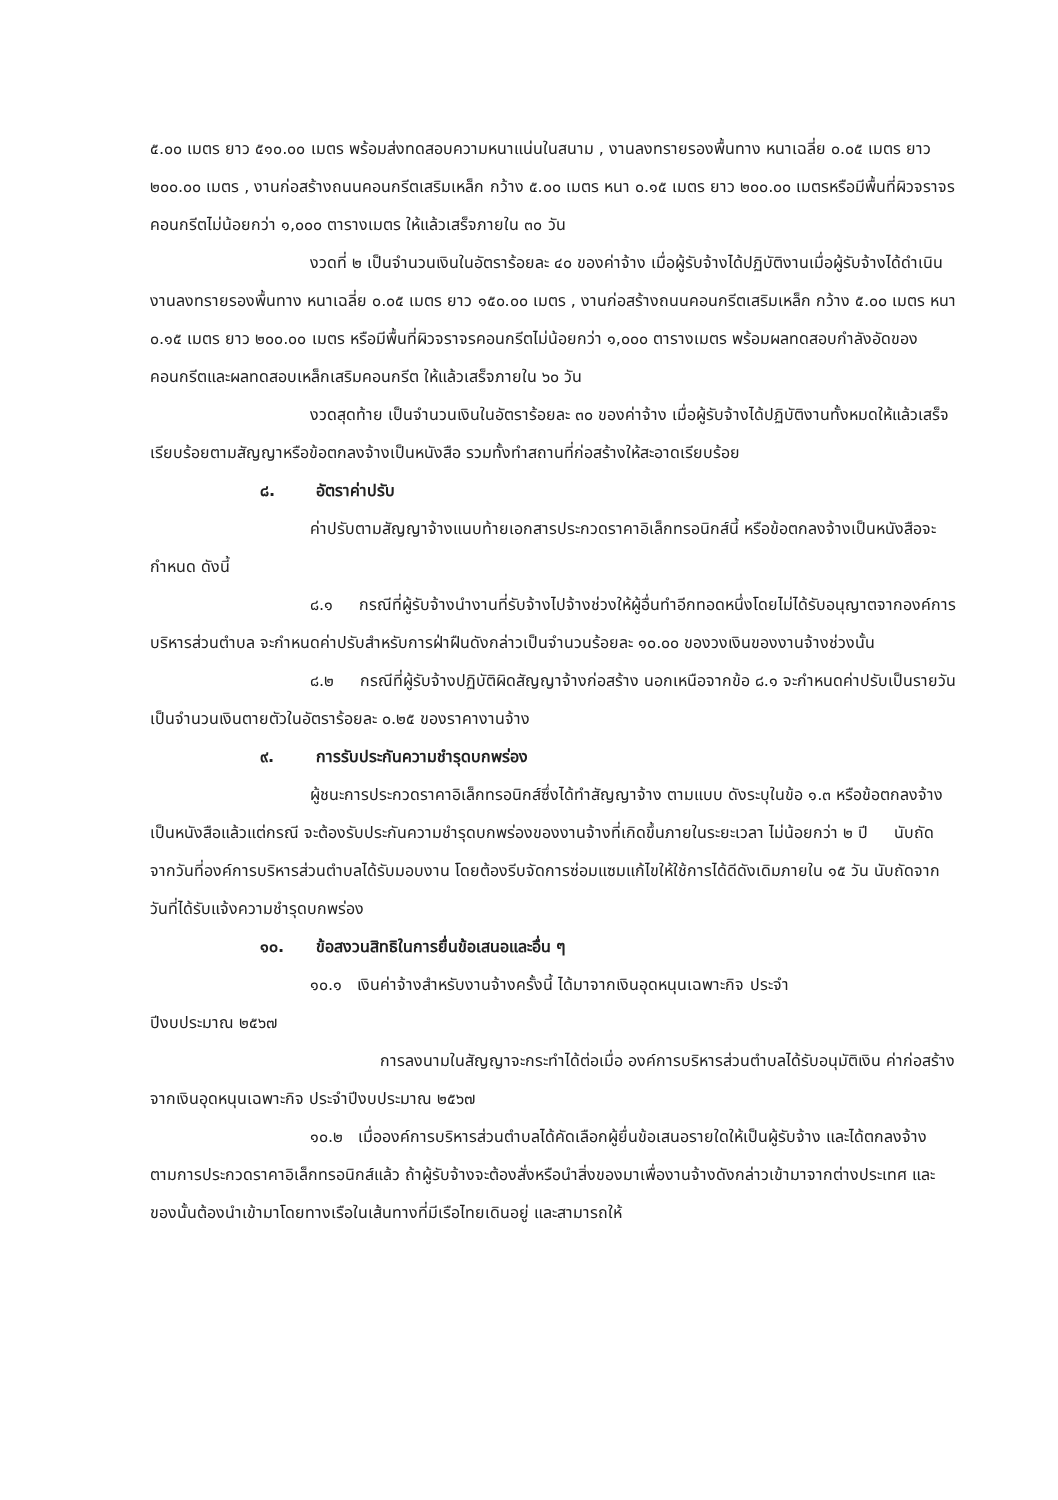๕.๐๐ เมตร ยาว ๕๑๐.๐๐ เมตร พร้อมส่งทดสอบความหนาแน่นในสนาม , งานลงทรายรองพื้นทาง หนาเฉลี่ย ๐.๐๕ เมตร ยาว ๒๐๐.๐๐ เมตร , งานก่อสร้างถนนคอนกรีตเสริมเหล็ก กว้าง ๕.๐๐ เมตร หนา ๐.๑๕ เมตร ยาว ๒๐๐.๐๐ เมตรหรือมีพื้นที่ผิวจราจรคอนกรีตไม่น้อยกว่า ๑,๐๐๐ ตารางเมตร ให้แล้วเสร็จภายใน ๓๐ วัน
งวดที่ ๒ เป็นจำนวนเงินในอัตราร้อยละ ๔๐ ของค่าจ้าง เมื่อผู้รับจ้างได้ปฏิบัติงานเมื่อผู้รับจ้างได้ดำเนินงานลงทรายรองพื้นทาง หนาเฉลี่ย ๐.๐๕ เมตร ยาว ๑๕๐.๐๐ เมตร , งานก่อสร้างถนนคอนกรีตเสริมเหล็ก กว้าง ๕.๐๐ เมตร หนา ๐.๑๕ เมตร ยาว ๒๐๐.๐๐ เมตร หรือมีพื้นที่ผิวจราจรคอนกรีตไม่น้อยกว่า ๑,๐๐๐ ตารางเมตร พร้อมผลทดสอบกำลังอัดของคอนกรีตและผลทดสอบเหล็กเสริมคอนกรีต ให้แล้วเสร็จภายใน ๖๐ วัน
งวดสุดท้าย เป็นจำนวนเงินในอัตราร้อยละ ๓๐ ของค่าจ้าง เมื่อผู้รับจ้างได้ปฏิบัติงานทั้งหมดให้แล้วเสร็จเรียบร้อยตามสัญญาหรือข้อตกลงจ้างเป็นหนังสือ รวมทั้งทำสถานที่ก่อสร้างให้สะอาดเรียบร้อย
๘. อัตราค่าปรับ
ค่าปรับตามสัญญาจ้างแนบท้ายเอกสารประกวดราคาอิเล็กทรอนิกส์นี้ หรือข้อตกลงจ้างเป็นหนังสือจะกำหนด ดังนี้
๘.๑ กรณีที่ผู้รับจ้างนำงานที่รับจ้างไปจ้างช่วงให้ผู้อื่นทำอีกทอดหนึ่งโดยไม่ได้รับอนุญาตจากองค์การบริหารส่วนตำบล จะกำหนดค่าปรับสำหรับการฝ่าฝืนดังกล่าวเป็นจำนวนร้อยละ ๑๐.๐๐ ของวงเงินของงานจ้างช่วงนั้น
๘.๒ กรณีที่ผู้รับจ้างปฏิบัติผิดสัญญาจ้างก่อสร้าง นอกเหนือจากข้อ ๘.๑ จะกำหนดค่าปรับเป็นรายวันเป็นจำนวนเงินตายตัวในอัตราร้อยละ ๐.๒๕ ของราคางานจ้าง
๙. การรับประกันความชำรุดบกพร่อง
ผู้ชนะการประกวดราคาอิเล็กทรอนิกส์ซึ่งได้ทำสัญญาจ้าง ตามแบบ ดังระบุในข้อ ๑.๓ หรือข้อตกลงจ้างเป็นหนังสือแล้วแต่กรณี จะต้องรับประกันความชำรุดบกพร่องของงานจ้างที่เกิดขึ้นภายในระยะเวลา ไม่น้อยกว่า ๒ ปี นับถัดจากวันที่องค์การบริหารส่วนตำบลได้รับมอบงาน โดยต้องรีบจัดการซ่อมแซมแก้ไขให้ใช้การได้ดีดังเดิมภายใน ๑๕ วัน นับถัดจากวันที่ได้รับแจ้งความชำรุดบกพร่อง
๑๐. ข้อสงวนสิทธิในการยื่นข้อเสนอและอื่น ๆ
๑๐.๑ เงินค่าจ้างสำหรับงานจ้างครั้งนี้ ได้มาจากเงินอุดหนุนเฉพาะกิจ ประจำ
ปีงบประมาณ ๒๕๖๗
การลงนามในสัญญาจะกระทำได้ต่อเมื่อ องค์การบริหารส่วนตำบลได้รับอนุมัติเงิน ค่าก่อสร้างจากเงินอุดหนุนเฉพาะกิจ ประจำปีงบประมาณ ๒๕๖๗
๑๐.๒ เมื่อองค์การบริหารส่วนตำบลได้คัดเลือกผู้ยื่นข้อเสนอรายใดให้เป็นผู้รับจ้าง และได้ตกลงจ้าง ตามการประกวดราคาอิเล็กทรอนิกส์แล้ว ถ้าผู้รับจ้างจะต้องสั่งหรือนำสิ่งของมาเพื่องานจ้างดังกล่าวเข้ามาจากต่างประเทศ และของนั้นต้องนำเข้ามาโดยทางเรือในเส้นทางที่มีเรือไทยเดินอยู่ และสามารถให้